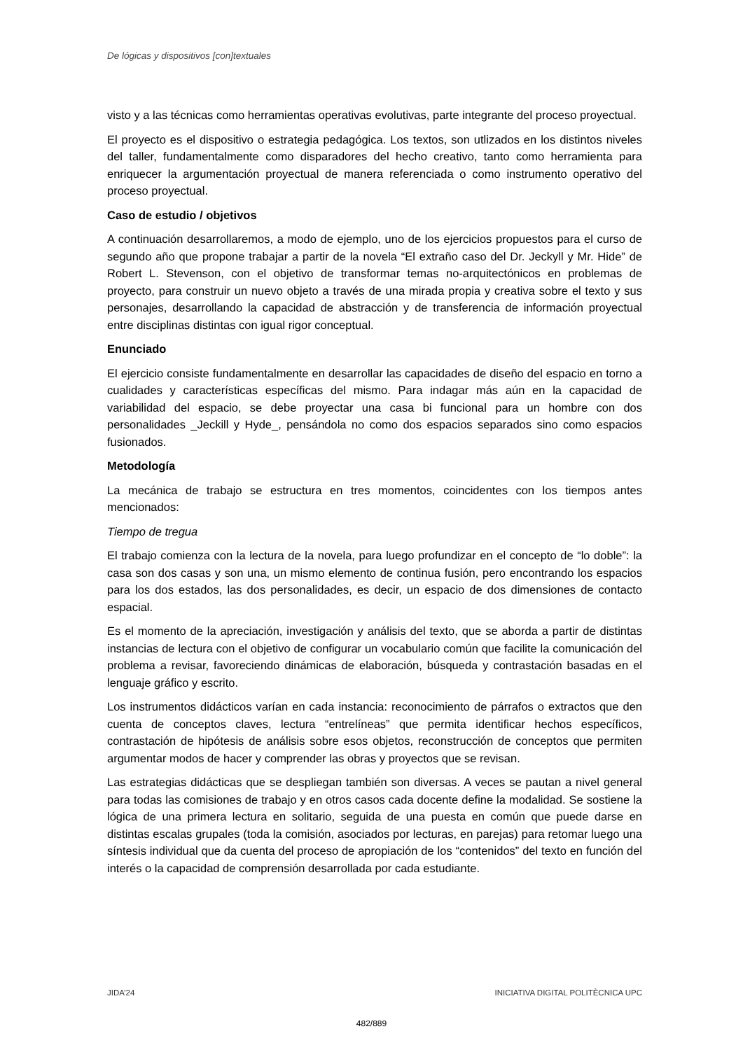De lógicas y dispositivos [con]textuales
visto y a las técnicas como herramientas operativas evolutivas, parte integrante del proceso proyectual.
El proyecto es el dispositivo o estrategia pedagógica. Los textos, son utlizados en los distintos niveles del taller, fundamentalmente como disparadores del hecho creativo, tanto como herramienta para enriquecer la argumentación proyectual de manera referenciada o como instrumento operativo del proceso proyectual.
Caso de estudio / objetivos
A continuación desarrollaremos, a modo de ejemplo, uno de los ejercicios propuestos para el curso de segundo año que propone trabajar a partir de la novela “El extraño caso del Dr. Jeckyll y Mr. Hide” de Robert L. Stevenson, con el objetivo de transformar temas no-arquitectónicos en problemas de proyecto, para construir un nuevo objeto a través de una mirada propia y creativa sobre el texto y sus personajes, desarrollando la capacidad de abstracción y de transferencia de información proyectual entre disciplinas distintas con igual rigor conceptual.
Enunciado
El ejercicio consiste fundamentalmente en desarrollar las capacidades de diseño del espacio en torno a cualidades y características específicas del mismo. Para indagar más aún en la capacidad de variabilidad del espacio, se debe proyectar una casa bi funcional para un hombre con dos personalidades _Jeckill y Hyde_, pensándola no como dos espacios separados sino como espacios fusionados.
Metodología
La mecánica de trabajo se estructura en tres momentos, coincidentes con los tiempos antes mencionados:
Tiempo de tregua
El trabajo comienza con la lectura de la novela, para luego profundizar en el concepto de “lo doble”: la casa son dos casas y son una, un mismo elemento de continua fusión, pero encontrando los espacios para los dos estados, las dos personalidades, es decir, un espacio de dos dimensiones de contacto espacial.
Es el momento de la apreciación, investigación y análisis del texto, que se aborda a partir de distintas instancias de lectura con el objetivo de configurar un vocabulario común que facilite la comunicación del problema a revisar, favoreciendo dinámicas de elaboración, búsqueda y contrastación basadas en el lenguaje gráfico y escrito.
Los instrumentos didácticos varían en cada instancia: reconocimiento de párrafos o extractos que den cuenta de conceptos claves, lectura “entrelíneas” que permita identificar hechos específicos, contrastación de hipótesis de análisis sobre esos objetos, reconstrucción de conceptos que permiten argumentar modos de hacer y comprender las obras y proyectos que se revisan.
Las estrategias didácticas que se despliegan también son diversas. A veces se pautan a nivel general para todas las comisiones de trabajo y en otros casos cada docente define la modalidad. Se sostiene la lógica de una primera lectura en solitario, seguida de una puesta en común que puede darse en distintas escalas grupales (toda la comisión, asociados por lecturas, en parejas) para retomar luego una síntesis individual que da cuenta del proceso de apropiación de los “contenidos” del texto en función del interés o la capacidad de comprensión desarrollada por cada estudiante.
JIDA’24 INICIATIVA DIGITAL POLITÈCNICA UPC
482/889